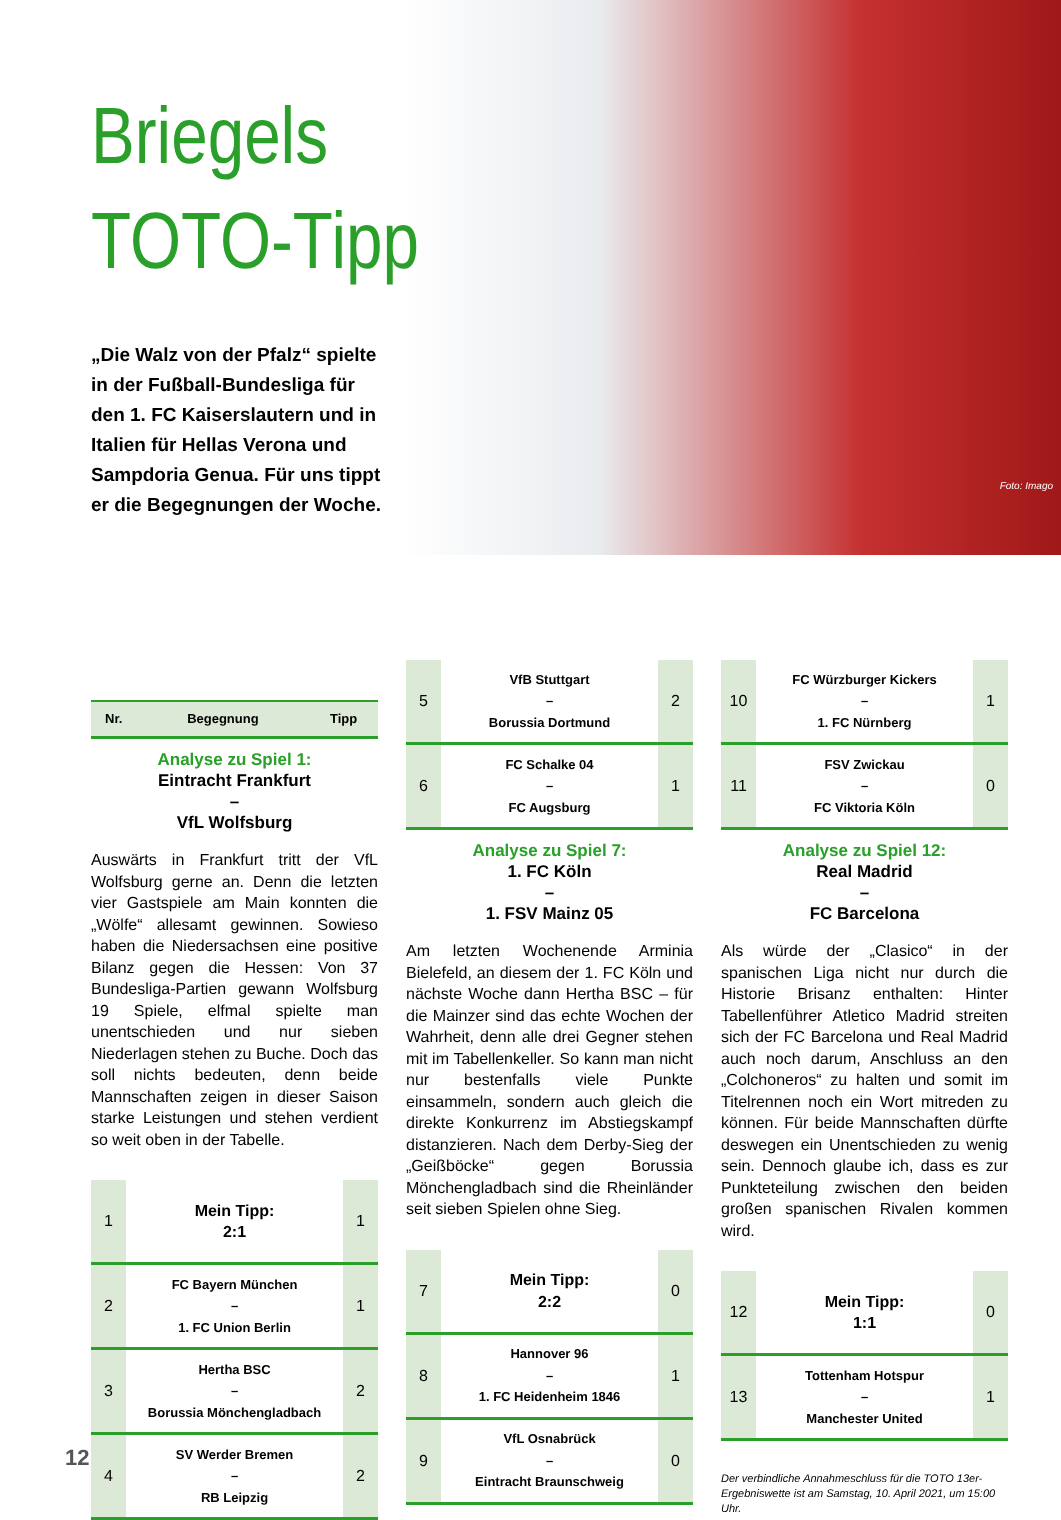Briegels
TOTO-Tipp
„Die Walz von der Pfalz“ spielte in der Fußball-Bundesliga für den 1. FC Kaiserslautern und in Italien für Hellas Verona und Sampdoria Genua. Für uns tippt er die Begegnungen der Woche.
Foto: Imago
| Nr. | Begegnung | Tipp |
| --- | --- | --- |
Analyse zu Spiel 1:
Eintracht Frankfurt
–
VfL Wolfsburg
Auswärts in Frankfurt tritt der VfL Wolfsburg gerne an. Denn die letzten vier Gastspiele am Main konnten die „Wölfe“ allesamt gewinnen. Sowieso haben die Niedersachsen eine positive Bilanz gegen die Hessen: Von 37 Bundesliga-Partien gewann Wolfsburg 19 Spiele, elfmal spielte man unentschieden und nur sieben Niederlagen stehen zu Buche. Doch das soll nichts bedeuten, denn beide Mannschaften zeigen in dieser Saison starke Leistungen und stehen verdient so weit oben in der Tabelle.
| 1 | Mein Tipp: 2:1 | 1 |
| 2 | FC Bayern München – 1. FC Union Berlin | 1 |
| 3 | Hertha BSC – Borussia Mönchengladbach | 2 |
| 4 | SV Werder Bremen – RB Leipzig | 2 |
| 5 | VfB Stuttgart – Borussia Dortmund | 2 |
| 6 | FC Schalke 04 – FC Augsburg | 1 |
Analyse zu Spiel 7:
1. FC Köln
–
1. FSV Mainz 05
Am letzten Wochenende Arminia Bielefeld, an diesem der 1. FC Köln und nächste Woche dann Hertha BSC – für die Mainzer sind das echte Wochen der Wahrheit, denn alle drei Gegner stehen mit im Tabellenkeller. So kann man nicht nur bestenfalls viele Punkte einsammeln, sondern auch gleich die direkte Konkurrenz im Abstiegskampf distanzieren. Nach dem Derby-Sieg der „Geißböcke“ gegen Borussia Mönchengladbach sind die Rheinländer seit sieben Spielen ohne Sieg.
| 7 | Mein Tipp: 2:2 | 0 |
| 8 | Hannover 96 – 1. FC Heidenheim 1846 | 1 |
| 9 | VfL Osnabrück – Eintracht Braunschweig | 0 |
| 10 | FC Würzburger Kickers – 1. FC Nürnberg | 1 |
| 11 | FSV Zwickau – FC Viktoria Köln | 0 |
Analyse zu Spiel 12:
Real Madrid
–
FC Barcelona
Als würde der „Clasico“ in der spanischen Liga nicht nur durch die Historie Brisanz enthalten: Hinter Tabellenführer Atletico Madrid streiten sich der FC Barcelona und Real Madrid auch noch darum, Anschluss an den „Colchoneros“ zu halten und somit im Titelrennen noch ein Wort mitreden zu können. Für beide Mannschaften dürfte deswegen ein Unentschieden zu wenig sein. Dennoch glaube ich, dass es zur Punkteteilung zwischen den beiden großen spanischen Rivalen kommen wird.
| 12 | Mein Tipp: 1:1 | 0 |
| 13 | Tottenham Hotspur – Manchester United | 1 |
Der verbindliche Annahmeschluss für die TOTO 13er-Ergebniswette ist am Samstag, 10. April 2021, um 15:00 Uhr.
12